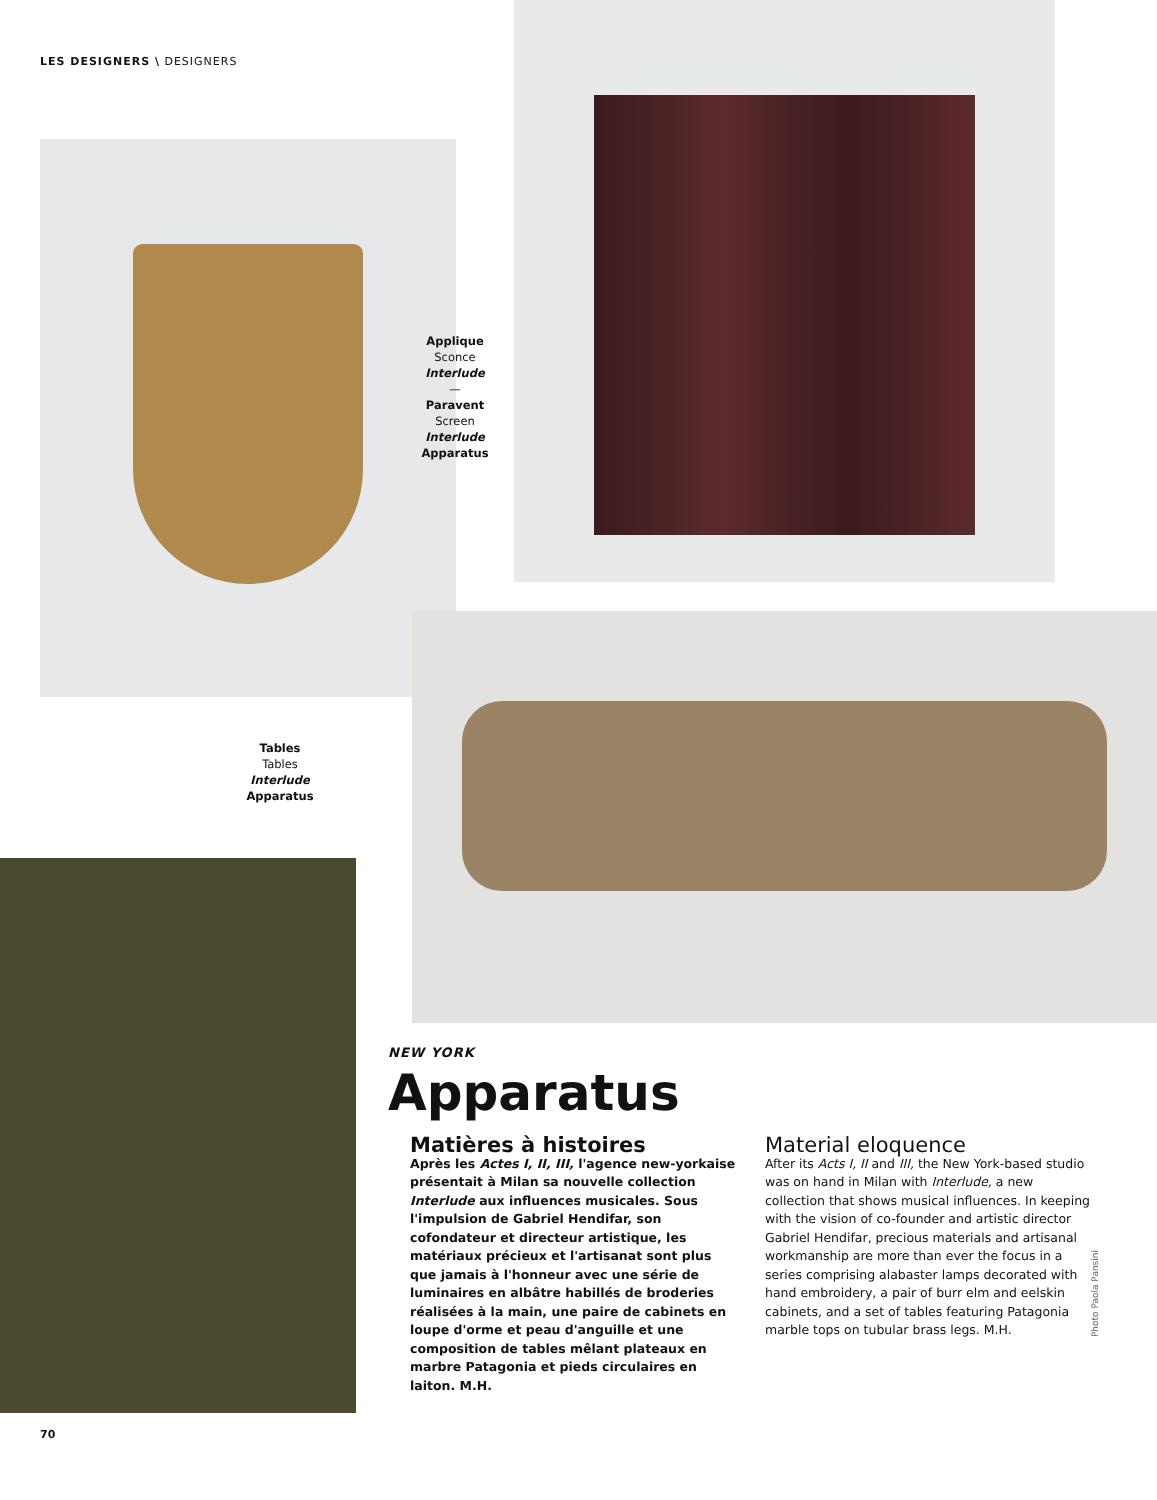LES DESIGNERS \ DESIGNERS
Applique
Sconce
Interlude
—
Paravent
Screen
Interlude
Apparatus
Tables
Tables
Interlude
Apparatus
NEW YORK
Apparatus
Matières à histoires
Après les Actes I, II, III, l'agence new-yorkaise présentait à Milan sa nouvelle collection Interlude aux influences musicales. Sous l'impulsion de Gabriel Hendifar, son cofondateur et directeur artistique, les matériaux précieux et l'artisanat sont plus que jamais à l'honneur avec une série de luminaires en albâtre habillés de broderies réalisées à la main, une paire de cabinets en loupe d'orme et peau d'anguille et une composition de tables mêlant plateaux en marbre Patagonia et pieds circulaires en laiton. M.H.
Material eloquence
After its Acts I, II and III, the New York-based studio was on hand in Milan with Interlude, a new collection that shows musical influences. In keeping with the vision of co-founder and artistic director Gabriel Hendifar, precious materials and artisanal workmanship are more than ever the focus in a series comprising alabaster lamps decorated with hand embroidery, a pair of burr elm and eelskin cabinets, and a set of tables featuring Patagonia marble tops on tubular brass legs. M.H.
Photo Paola Pansini
70